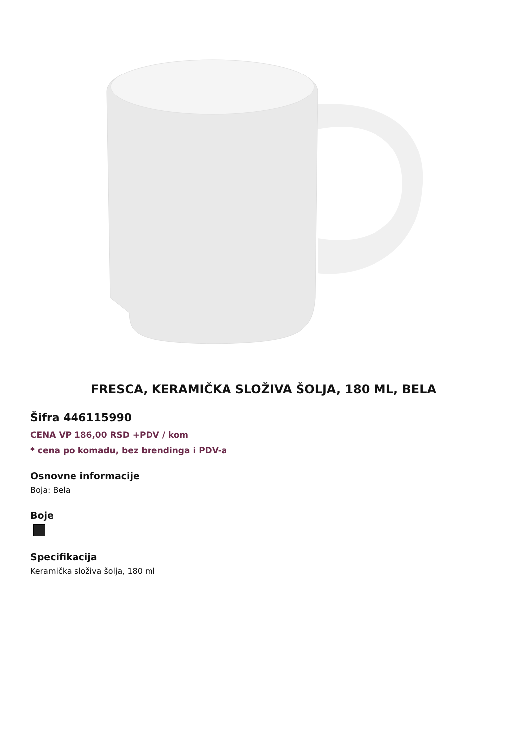FRESCA, KERAMIČKA SLOŽIVA ŠOLJA, 180 ML, BELA
Šifra 446115990
CENA VP 186,00 RSD +PDV / kom
* cena po komadu, bez brendinga i PDV-a
Osnovne informacije
Boja: Bela
Boje
Specifikacija
Keramička složiva šolja, 180 ml